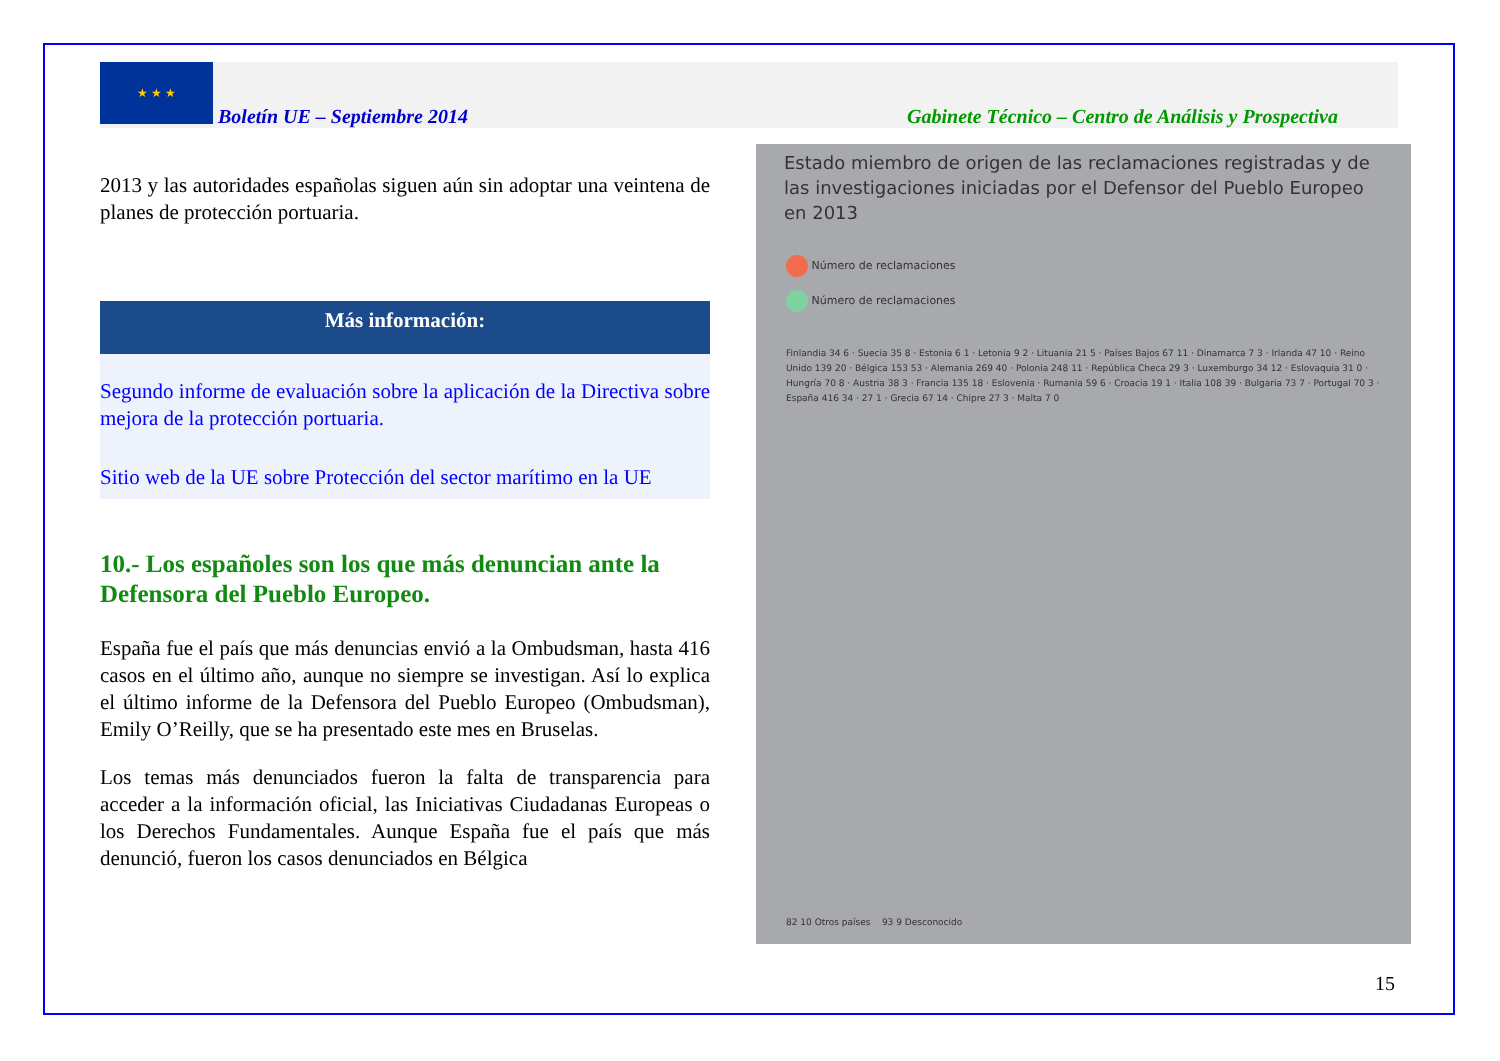★ ★ ★
Boletín UE – Septiembre 2014
Gabinete Técnico – Centro de Análisis y Prospectiva
2013 y las autoridades españolas siguen aún sin adoptar una veintena de planes de protección portuaria.
Más información:
Segundo informe de evaluación sobre la aplicación de la Directiva sobre mejora de la protección portuaria.
Sitio web de la UE sobre Protección del sector marítimo en la UE
10.- Los españoles son los que más denuncian ante la Defensora del Pueblo Europeo.
España fue el país que más denuncias envió a la Ombudsman, hasta 416 casos en el último año, aunque no siempre se investigan. Así lo explica el último informe de la Defensora del Pueblo Europeo (Ombudsman), Emily O’Reilly, que se ha presentado este mes en Bruselas.
Los temas más denunciados fueron la falta de transparencia para acceder a la información oficial, las Iniciativas Ciudadanas Europeas o los Derechos Fundamentales. Aunque España fue el país que más denunció, fueron los casos denunciados en Bélgica
Estado miembro de origen de las reclamaciones registradas y de las investigaciones iniciadas por el Defensor del Pueblo Europeo en 2013
Número de reclamaciones
Número de reclamaciones
Finlandia 34 6 · Suecia 35 8 · Estonia 6 1 · Letonia 9 2 · Lituania 21 5 · Países Bajos 67 11 · Dinamarca 7 3 · Irlanda 47 10 · Reino Unido 139 20 · Bélgica 153 53 · Alemania 269 40 · Polonia 248 11 · República Checa 29 3 · Luxemburgo 34 12 · Eslovaquia 31 0 · Hungría 70 8 · Austria 38 3 · Francia 135 18 · Eslovenia · Rumania 59 6 · Croacia 19 1 · Italia 108 39 · Bulgaria 73 7 · Portugal 70 3 · España 416 34 · 27 1 · Grecia 67 14 · Chipre 27 3 · Malta 7 0
82 10 Otros países 93 9 Desconocido
15